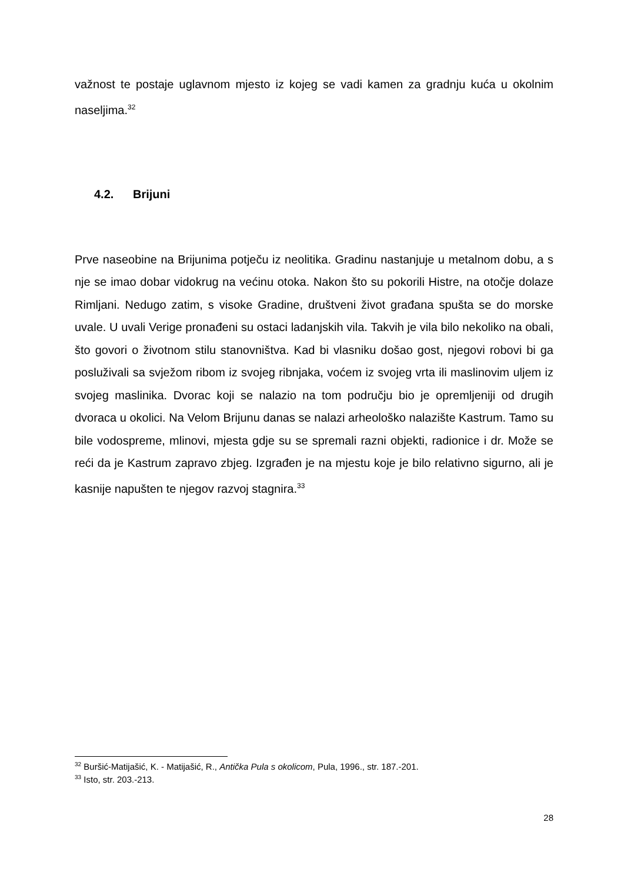važnost te postaje uglavnom mjesto iz kojeg se vadi kamen za gradnju kuća u okolnim naseljima.<sup>32</sup>
4.2. Brijuni
Prve naseobine na Brijunima potječu iz neolitika. Gradinu nastanjuje u metalnom dobu, a s nje se imao dobar vidokrug na većinu otoka. Nakon što su pokorili Histre, na otočje dolaze Rimljani. Nedugo zatim, s visoke Gradine, društveni život građana spušta se do morske uvale. U uvali Verige pronađeni su ostaci ladanjskih vila. Takvih je vila bilo nekoliko na obali, što govori o životnom stilu stanovništva. Kad bi vlasniku došao gost, njegovi robovi bi ga posluživali sa svježom ribom iz svojeg ribnjaka, voćem iz svojeg vrta ili maslinovim uljem iz svojeg maslinika. Dvorac koji se nalazio na tom području bio je opremljeniji od drugih dvoraca u okolici. Na Velom Brijunu danas se nalazi arheološko nalazište Kastrum. Tamo su bile vodospreme, mlinovi, mjesta gdje su se spremali razni objekti, radionice i dr. Može se reći da je Kastrum zapravo zbjeg. Izgrađen je na mjestu koje je bilo relativno sigurno, ali je kasnije napušten te njegov razvoj stagnira.<sup>33</sup>
<sup>32</sup> Buršić-Matijašić, K. - Matijašić, R., Antička Pula s okolicom, Pula, 1996., str. 187.-201.
<sup>33</sup> Isto, str. 203.-213.
28